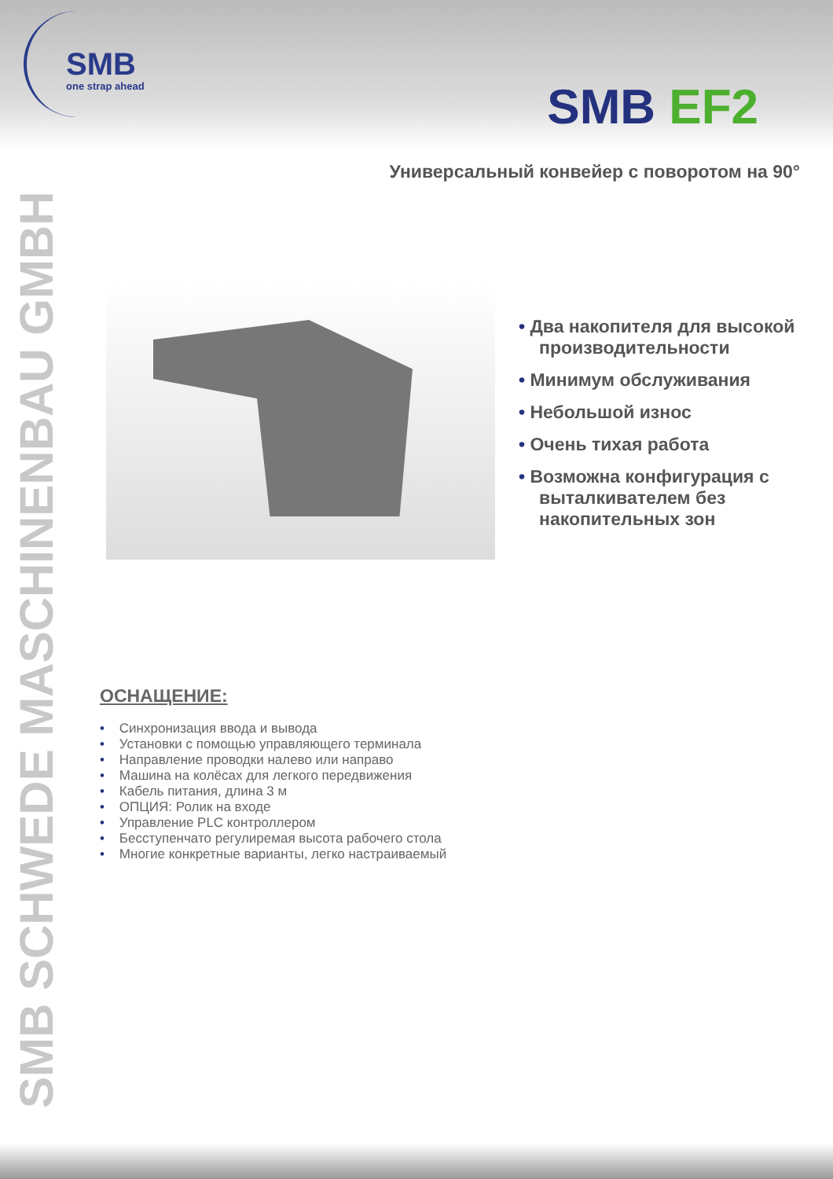SMB
one strap ahead
SMB EF2
SMB SCHWEDE MASCHINENBAU GMBH
Универсальный конвейер с поворотом на 90°
• Два накопителя для высокой производительности
• Минимум обслуживания
• Небольшой износ
• Очень тихая работа
• Возможна конфигурация с выталкивателем без накопительных зон
ОСНАЩЕНИЕ:
• Синхронизация ввода и вывода
• Установки с помощью управляющего терминала
• Направление проводки налево или направо
• Машина на колёсах для легкого передвижения
• Кабель питания, длина 3 м
• ОПЦИЯ: Ролик на входе
• Управление PLC контроллером
• Бесступенчато регулиремая высота рабочего стола
• Многие конкретные варианты, легко настраиваемый